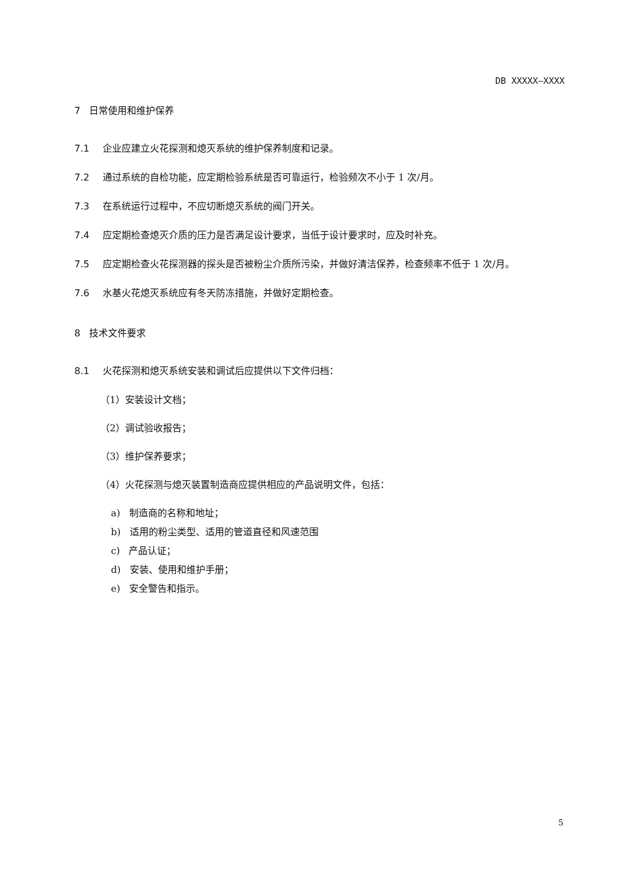DB XXXXX—XXXX
7 日常使用和维护保养
7.1 企业应建立火花探测和熄灭系统的维护保养制度和记录。
7.2 通过系统的自检功能，应定期检验系统是否可靠运行，检验频次不小于 1 次/月。
7.3 在系统运行过程中，不应切断熄灭系统的阀门开关。
7.4 应定期检查熄灭介质的压力是否满足设计要求，当低于设计要求时，应及时补充。
7.5 应定期检查火花探测器的探头是否被粉尘介质所污染，并做好清洁保养，检查频率不低于 1 次/月。
7.6 水基火花熄灭系统应有冬天防冻措施，并做好定期检查。
8 技术文件要求
8.1 火花探测和熄灭系统安装和调试后应提供以下文件归档：
（1）安装设计文档；
（2）调试验收报告；
（3）维护保养要求；
（4）火花探测与熄灭装置制造商应提供相应的产品说明文件，包括：
a) 制造商的名称和地址；
b) 适用的粉尘类型、适用的管道直径和风速范围
c) 产品认证；
d) 安装、使用和维护手册；
e) 安全警告和指示。
5